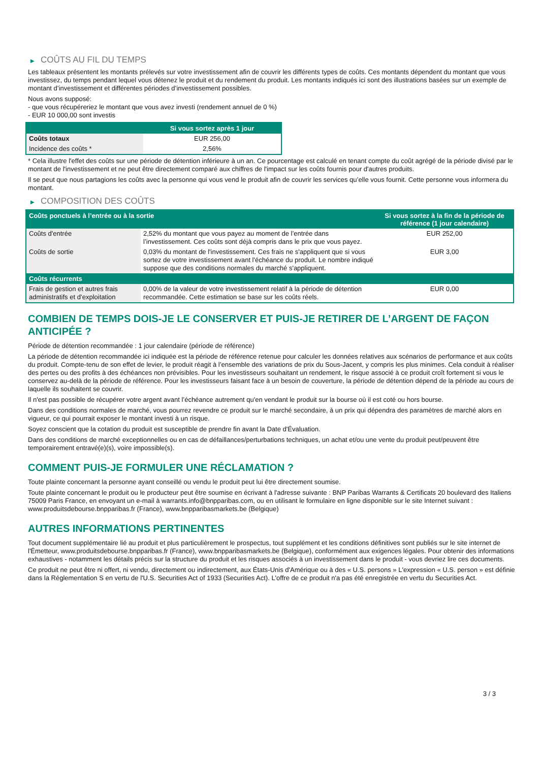▶ COÛTS AU FIL DU TEMPS
Les tableaux présentent les montants prélevés sur votre investissement afin de couvrir les différents types de coûts. Ces montants dépendent du montant que vous investissez, du temps pendant lequel vous détenez le produit et du rendement du produit. Les montants indiqués ici sont des illustrations basées sur un exemple de montant d’investissement et différentes périodes d’investissement possibles.
Nous avons supposé:
- que vous récupéreriez le montant que vous avez investi (rendement annuel de 0 %)
- EUR 10 000,00 sont investis
| | Si vous sortez après 1 jour |
| --- | --- |
| Coûts totaux | EUR 256,00 |
| Incidence des coûts * | 2,56% |
* Cela illustre l'effet des coûts sur une période de détention inférieure à un an. Ce pourcentage est calculé en tenant compte du coût agrégé de la période divisé par le montant de l'investissement et ne peut être directement comparé aux chiffres de l'impact sur les coûts fournis pour d'autres produits.
Il se peut que nous partagions les coûts avec la personne qui vous vend le produit afin de couvrir les services qu’elle vous fournit. Cette personne vous informera du montant.
▶ COMPOSITION DES COÛTS
| Coûts ponctuels à l’entrée ou à la sortie | | Si vous sortez à la fin de la période de référence (1 jour calendaire) |
| --- | --- | --- |
| Coûts d'entrée | 2,52% du montant que vous payez au moment de l’entrée dans l’investissement. Ces coûts sont déjà compris dans le prix que vous payez. | EUR 252,00 |
| Coûts de sortie | 0,03% du montant de l'investissement. Ces frais ne s'appliquent que si vous sortez de votre investissement avant l'échéance du produit. Le nombre indiqué suppose que des conditions normales du marché s'appliquent. | EUR 3,00 |
| Coûts récurrents | | |
| Frais de gestion et autres frais administratifs et d’exploitation | 0,00% de la valeur de votre investissement relatif à la période de détention recommandée. Cette estimation se base sur les coûts réels. | EUR 0,00 |
COMBIEN DE TEMPS DOIS-JE LE CONSERVER ET PUIS-JE RETIRER DE L’ARGENT DE FAÇON ANTICIPÉE ?
Période de détention recommandée : 1 jour calendaire (période de référence)
La période de détention recommandée ici indiquée est la période de référence retenue pour calculer les données relatives aux scénarios de performance et aux coûts du produit. Compte-tenu de son effet de levier, le produit réagit à l’ensemble des variations de prix du Sous-Jacent, y compris les plus minimes. Cela conduit à réaliser des pertes ou des profits à des échéances non prévisibles. Pour les investisseurs souhaitant un rendement, le risque associé à ce produit croît fortement si vous le conservez au-delà de la période de référence. Pour les investisseurs faisant face à un besoin de couverture, la période de détention dépend de la période au cours de laquelle ils souhaitent se couvrir.
Il n'est pas possible de récupérer votre argent avant l’échéance autrement qu'en vendant le produit sur la bourse où il est coté ou hors bourse.
Dans des conditions normales de marché, vous pourrez revendre ce produit sur le marché secondaire, à un prix qui dépendra des paramètres de marché alors en vigueur, ce qui pourrait exposer le montant investi à un risque.
Soyez conscient que la cotation du produit est susceptible de prendre fin avant la Date d'Évaluation.
Dans des conditions de marché exceptionnelles ou en cas de défaillances/perturbations techniques, un achat et/ou une vente du produit peut/peuvent être temporairement entravé(e)(s), voire impossible(s).
COMMENT PUIS-JE FORMULER UNE RÉCLAMATION ?
Toute plainte concernant la personne ayant conseillé ou vendu le produit peut lui être directement soumise.
Toute plainte concernant le produit ou le producteur peut être soumise en écrivant à l'adresse suivante : BNP Paribas Warrants & Certificats 20 boulevard des Italiens 75009 Paris France, en envoyant un e-mail à warrants.info@bnpparibas.com, ou en utilisant le formulaire en ligne disponible sur le site Internet suivant : www.produitsdebourse.bnpparibas.fr (France), www.bnpparibasmarkets.be (Belgique)
AUTRES INFORMATIONS PERTINENTES
Tout document supplémentaire lié au produit et plus particulièrement le prospectus, tout supplément et les conditions définitives sont publiés sur le site internet de l'Émetteur, www.produitsdebourse.bnpparibas.fr (France), www.bnpparibasmarkets.be (Belgique), conformément aux exigences légales. Pour obtenir des informations exhaustives - notamment les détails précis sur la structure du produit et les risques associés à un investissement dans le produit - vous devriez lire ces documents.
Ce produit ne peut être ni offert, ni vendu, directement ou indirectement, aux États-Unis d'Amérique ou à des « U.S. persons » L'expression « U.S. person » est définie dans la Réglementation S en vertu de l'U.S. Securities Act of 1933 (Securities Act). L'offre de ce produit n'a pas été enregistrée en vertu du Securities Act.
3 / 3